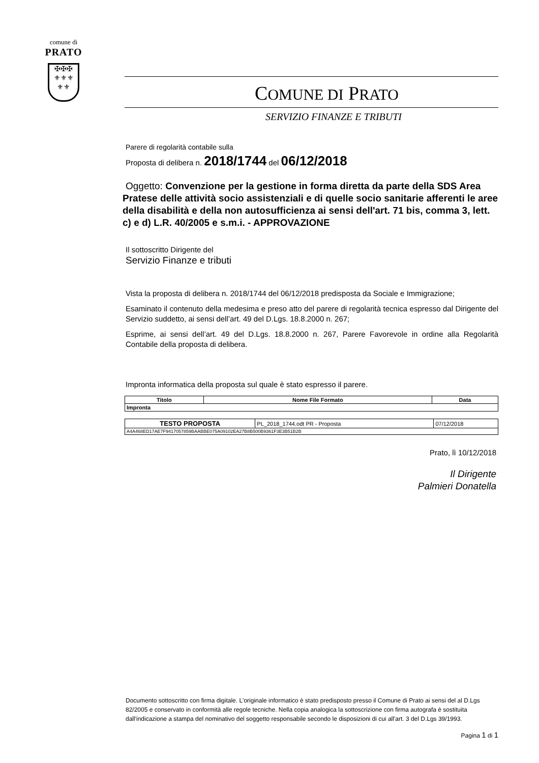comune di
PRATO
✠✠✠
⚜⚜⚜
⚜⚜
COMUNE DI PRATO
SERVIZIO FINANZE E TRIBUTI
Parere di regolarità contabile sulla
Proposta di delibera n. 2018/1744 del 06/12/2018
Oggetto: Convenzione per la gestione in forma diretta da parte della SDS Area Pratese delle attività socio assistenziali e di quelle socio sanitarie afferenti le aree della disabilità e della non autosufficienza ai sensi dell'art. 71 bis, comma 3, lett. c) e d) L.R. 40/2005 e s.m.i. - APPROVAZIONE
Il sottoscritto Dirigente del
Servizio Finanze e tributi
Vista la proposta di delibera n. 2018/1744 del 06/12/2018 predisposta da Sociale e Immigrazione;
Esaminato il contenuto della medesima e preso atto del parere di regolarità tecnica espresso dal Dirigente del Servizio suddetto, ai sensi dell’art. 49 del D.Lgs. 18.8.2000 n. 267;
Esprime, ai sensi dell’art. 49 del D.Lgs. 18.8.2000 n. 267, Parere Favorevole in ordine alla Regolarità Contabile della proposta di delibera.
Impronta informatica della proposta sul quale è stato espresso il parere.
| Titolo | Nome File Formato | Data |
| --- | --- | --- |
| Impronta | | |
| TESTO PROPOSTA | PL_2018_1744.odt PR - Proposta | 07/12/2018 |
| A4A468ED17AE7F9417057859BAABBE075A09102EA27B8B500B9361F3E3B51B2B | | |
Prato, lì 10/12/2018
Il Dirigente
Palmieri Donatella
Documento sottoscritto con firma digitale. L'originale informatico è stato predisposto presso il Comune di Prato ai sensi del al D.Lgs 82/2005 e conservato in conformità alle regole tecniche. Nella copia analogica la sottoscrizione con firma autografa è sostituita dall'indicazione a stampa del nominativo del soggetto responsabile secondo le disposizioni di cui all'art. 3 del D.Lgs 39/1993.
Pagina 1 di 1